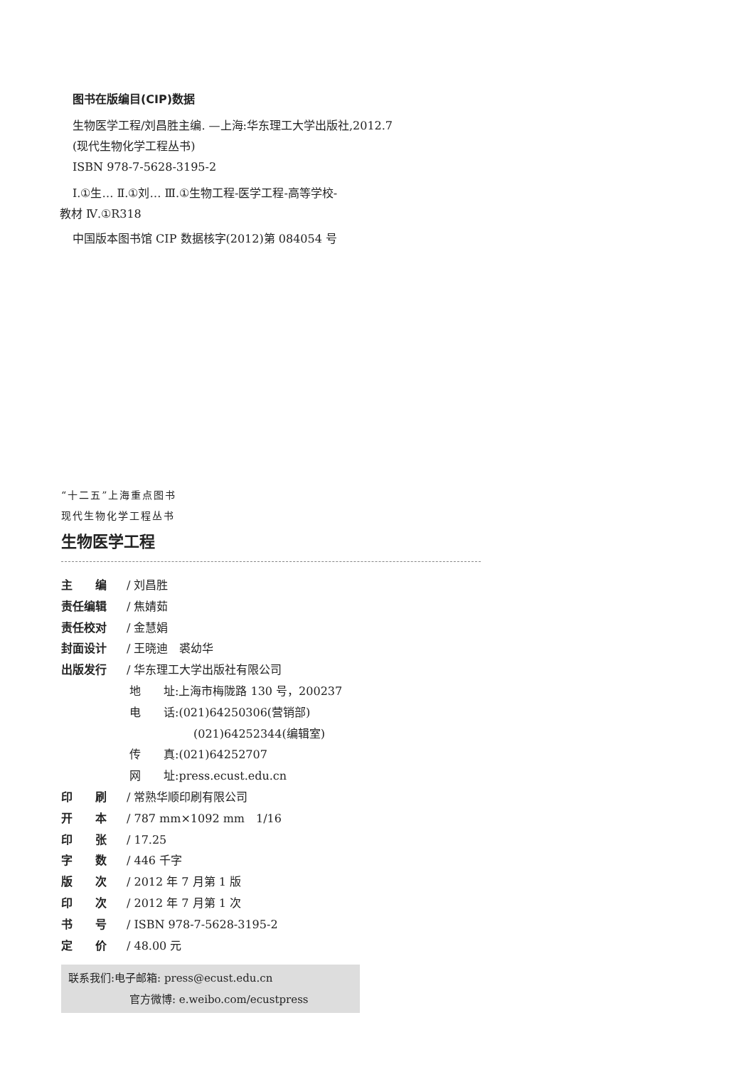图书在版编目(CIP)数据
生物医学工程/刘昌胜主编. —上海:华东理工大学出版社,2012.7
(现代生物化学工程丛书)
ISBN 978-7-5628-3195-2
Ⅰ.①生… Ⅱ.①刘… Ⅲ.①生物工程-医学工程-高等学校-
教材 Ⅳ.①R318
中国版本图书馆 CIP 数据核字(2012)第 084054 号
“十二五”上海重点图书
现代生物化学工程丛书
生物医学工程
主　　编 / 刘昌胜
责任编辑 / 焦婧茹
责任校对 / 金慧娟
封面设计 / 王晓迪　裘幼华
出版发行 / 华东理工大学出版社有限公司
地　　址:上海市梅陇路 130 号，200237
电　　话:(021)64250306(营销部)
(021)64252344(编辑室)
传　　真:(021)64252707
网　　址:press.ecust.edu.cn
印　　刷 / 常熟华顺印刷有限公司
开　　本 / 787 mm×1092 mm　1/16
印　　张 / 17.25
字　　数 / 446 千字
版　　次 / 2012 年 7 月第 1 版
印　　次 / 2012 年 7 月第 1 次
书　　号 / ISBN 978-7-5628-3195-2
定　　价 / 48.00 元
联系我们:电子邮箱: press@ecust.edu.cn
官方微博: e.weibo.com/ecustpress